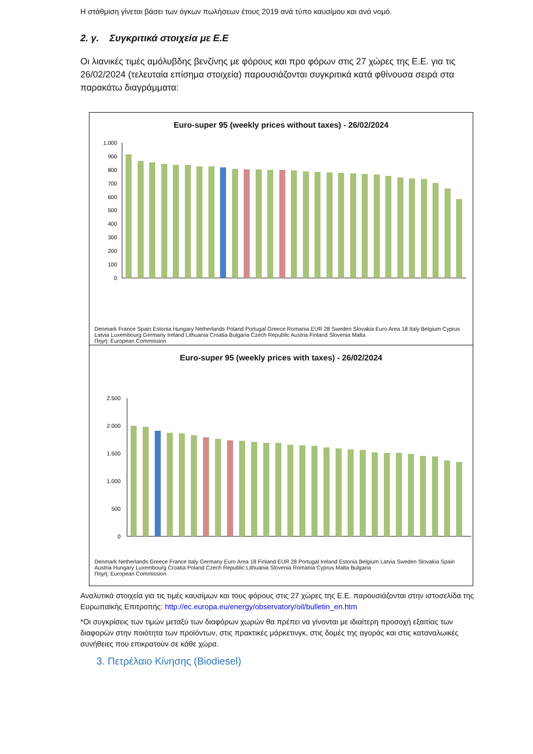Η στάθμιση γίνεται βάσει των όγκων πωλήσεων έτους 2019 ανά τύπο καυσίμου και ανά νομό.
2. γ. Συγκριτικά στοιχεία με Ε.Ε
Οι λιανικές τιμές αμόλυβδης βενζίνης με φόρους και προ φόρων στις 27 χώρες της Ε.Ε. για τις 26/02/2024 (τελευταία επίσημα στοιχεία) παρουσιάζονται συγκριτικά κατά φθίνουσα σειρά στα παρακάτω διαγράμματα:
Euro-super 95 (weekly prices without taxes) - 26/02/2024
1.000
900
800
700
600
500
400
300
200
100
0
Denmark France Spain Estonia Hungary Netherlands Poland Portugal Greece Romania EUR 28 Sweden Slovakia Euro Area 18 Italy Belgium Cyprus Latvia Luxembourg Germany Ireland Lithuania Croatia Bulgaria Czech Republic Austria Finland Slovenia Malta
Πηγή: European Commission
Euro-super 95 (weekly prices with taxes) - 26/02/2024
2.500
2.000
1.500
1.000
500
0
Denmark Netherlands Greece France Italy Germany Euro Area 18 Finland EUR 28 Portugal Ireland Estonia Belgium Latvia Sweden Slovakia Spain Austria Hungary Luxembourg Croatia Poland Czech Republic Lithuania Slovenia Romania Cyprus Malta Bulgaria
Πηγή: European Commission
Αναλυτικά στοιχεία για τις τιμές καυσίμων και τους φόρους στις 27 χώρες της Ε.Ε. παρουσιάζονται στην ιστοσελίδα της Ευρωπαϊκής Επιτροπής: http://ec.europa.eu/energy/observatory/oil/bulletin_en.htm
*Οι συγκρίσεις των τιμών μεταξύ των διαφόρων χωρών θα πρέπει να γίνονται με ιδιαίτερη προσοχή εξαιτίας των διαφορών στην ποιότητα των προϊόντων, στις πρακτικές μάρκετινγκ, στις δομές της αγοράς και στις καταναλωικές συνήθειες που επικρατούν σε κάθε χώρα.
3. Πετρέλαιο Κίνησης (Biodiesel)